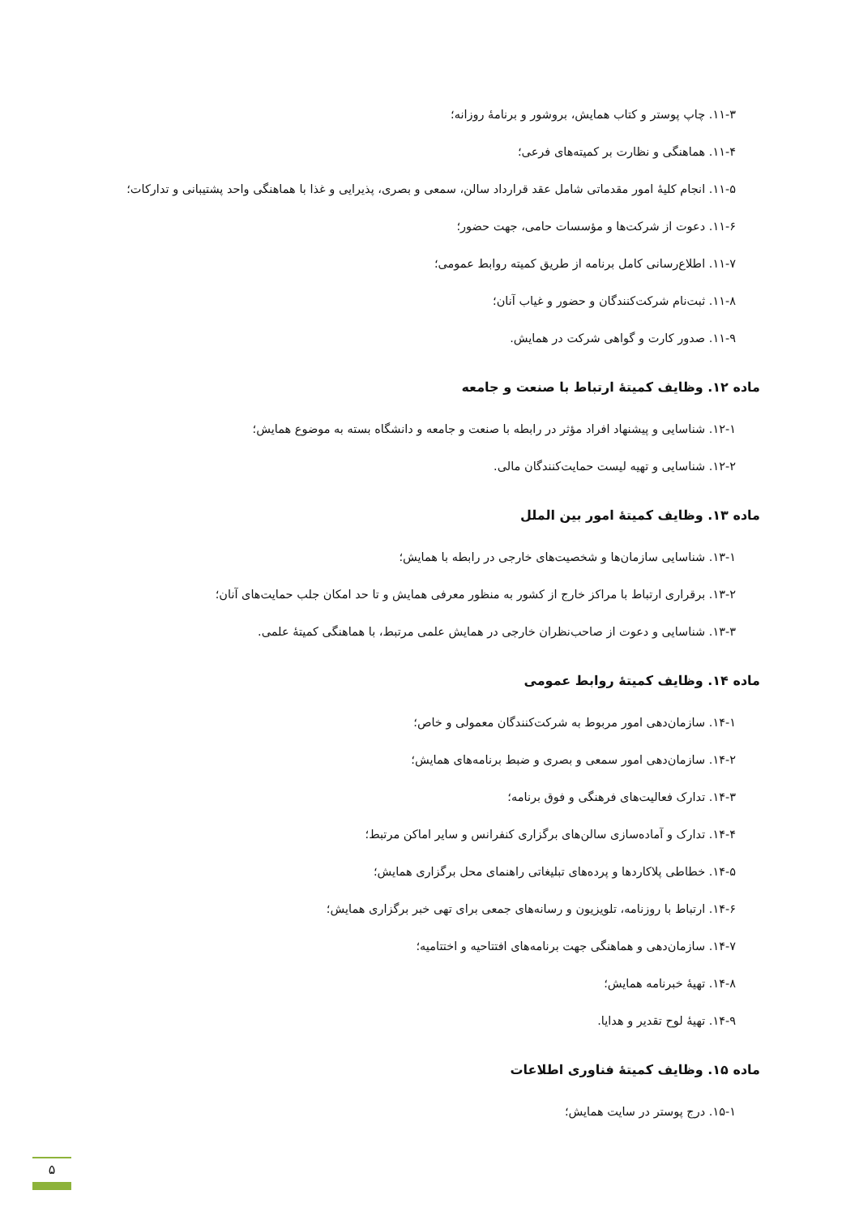۱۱-۳. چاپ پوستر و کتاب همایش، بروشور و برنامهٔ روزانه؛
۱۱-۴. هماهنگی و نظارت بر کمیته‌های فرعی؛
۱۱-۵. انجام کلیهٔ امور مقدماتی شامل عقد قرارداد سالن، سمعی و بصری، پذیرایی و غذا با هماهنگی واحد پشتیبانی و تدارکات؛
۱۱-۶. دعوت از شرکت‌ها و مؤسسات حامی، جهت حضور؛
۱۱-۷. اطلاع‌رسانی کامل برنامه از طریق کمیته روابط عمومی؛
۱۱-۸. ثبت‌نام شرکت‌کنندگان و حضور و غیاب آنان؛
۱۱-۹. صدور کارت و گواهی شرکت در همایش.
ماده ۱۲. وظایف کمیتهٔ ارتباط با صنعت و جامعه
۱۲-۱. شناسایی و پیشنهاد افراد مؤثر در رابطه با صنعت و جامعه و دانشگاه بسته به موضوع همایش؛
۱۲-۲. شناسایی و تهیه لیست حمایت‌کنندگان مالی.
ماده ۱۳. وظایف کمیتهٔ امور بین الملل
۱۳-۱. شناسایی سازمان‌ها و شخصیت‌های خارجی در رابطه با همایش؛
۱۳-۲. برقراری ارتباط با مراکز خارج از کشور به منظور معرفی همایش و تا حد امکان جلب حمایت‌های آنان؛
۱۳-۳. شناسایی و دعوت از صاحب‌نظران خارجی در همایش علمی مرتبط، با هماهنگی کمیتهٔ علمی.
ماده ۱۴. وظایف کمیتهٔ روابط عمومی
۱۴-۱. سازمان‌دهی امور مربوط به شرکت‌کنندگان معمولی و خاص؛
۱۴-۲. سازمان‌دهی امور سمعی و بصری و ضبط برنامه‌های همایش؛
۱۴-۳. تدارک فعالیت‌های فرهنگی و فوق برنامه؛
۱۴-۴. تدارک و آماده‌سازی سالن‌های برگزاری کنفرانس و سایر اماکن مرتبط؛
۱۴-۵. خطاطی پلاکاردها و پرده‌های تبلیغاتی راهنمای محل برگزاری همایش؛
۱۴-۶. ارتباط با روزنامه، تلویزیون و رسانه‌های جمعی برای تهی خبر برگزاری همایش؛
۱۴-۷. سازمان‌دهی و هماهنگی جهت برنامه‌های افتتاحیه و اختتامیه؛
۱۴-۸. تهیهٔ خبرنامه همایش؛
۱۴-۹. تهیهٔ لوح تقدیر و هدایا.
ماده ۱۵. وظایف کمیتهٔ فناوری اطلاعات
۱۵-۱. درج پوستر در سایت همایش؛
۵